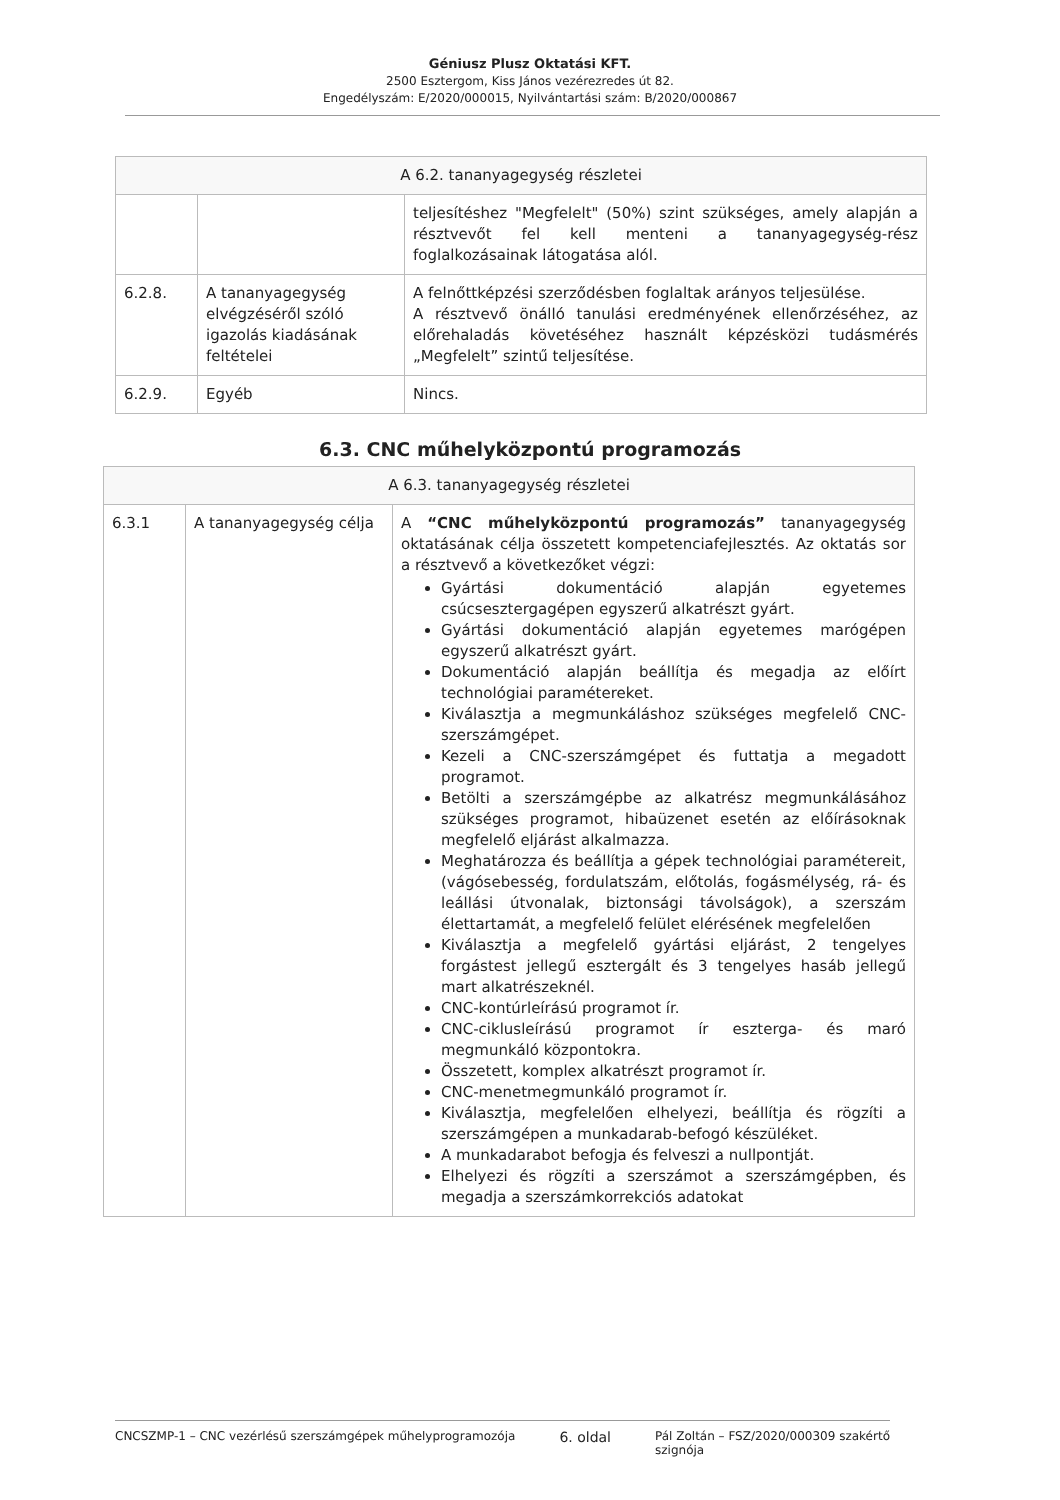Géniusz Plusz Oktatási KFT.
2500 Esztergom, Kiss János vezérezredes út 82.
Engedélyszám: E/2020/000015, Nyilvántartási szám: B/2020/000867
| A 6.2. tananyagegység részletei | | |
| | | teljesítéshez "Megfelelt" (50%) szint szükséges, amely alapján a résztvevőt fel kell menteni a tananyagegység-rész foglalkozásainak látogatása alól. |
| 6.2.8. | A tananyagegység elvégzéséről szóló igazolás kiadásának feltételei | A felnőttképzési szerződésben foglaltak arányos teljesülése. A résztvevő önálló tanulási eredményének ellenőrzéséhez, az előrehaladás követéséhez használt képzésközi tudásmérés „Megfelelt” szintű teljesítése. |
| 6.2.9. | Egyéb | Nincs. |
6.3. CNC műhelyközpontú programozás
| A 6.3. tananyagegység részletei | | |
| 6.3.1 | A tananyagegység célja | A “CNC műhelyközpontú programozás” tananyagegység oktatásának célja összetett kompetenciafejlesztés. Az oktatás sor a résztvevő a következőket végzi: Gyártási dokumentáció alapján egyetemes csúcsesztergagépen egyszerű alkatrészt gyárt. Gyártási dokumentáció alapján egyetemes marógépen egyszerű alkatrészt gyárt. Dokumentáció alapján beállítja és megadja az előírt technológiai paramétereket. Kiválasztja a megmunkáláshoz szükséges megfelelő CNC-szerszámgépet. Kezeli a CNC-szerszámgépet és futtatja a megadott programot. Betölti a szerszámgépbe az alkatrész megmunkálásához szükséges programot, hibaüzenet esetén az előírásoknak megfelelő eljárást alkalmazza. Meghatározza és beállítja a gépek technológiai paramétereit, (vágósebesség, fordulatszám, előtolás, fogásmélység, rá- és leállási útvonalak, biztonsági távolságok), a szerszám élettartamát, a megfelelő felület elérésének megfelelően Kiválasztja a megfelelő gyártási eljárást, 2 tengelyes forgástest jellegű esztergált és 3 tengelyes hasáb jellegű mart alkatrészeknél. CNC-kontúrleírású programot ír. CNC-ciklusleírású programot ír eszterga- és maró megmunkáló központokra. Összetett, komplex alkatrészt programot ír. CNC-menetmegmunkáló programot ír. Kiválasztja, megfelelően elhelyezi, beállítja és rögzíti a szerszámgépen a munkadarab-befogó készüléket. A munkadarabot befogja és felveszi a nullpontját. Elhelyezi és rögzíti a szerszámot a szerszámgépben, és megadja a szerszámkorrekciós adatokat |
CNCSZMP-1 – CNC vezérlésű szerszámgépek műhelyprogramozója 6. oldal Pál Zoltán – FSZ/2020/000309 szakértő
szignója